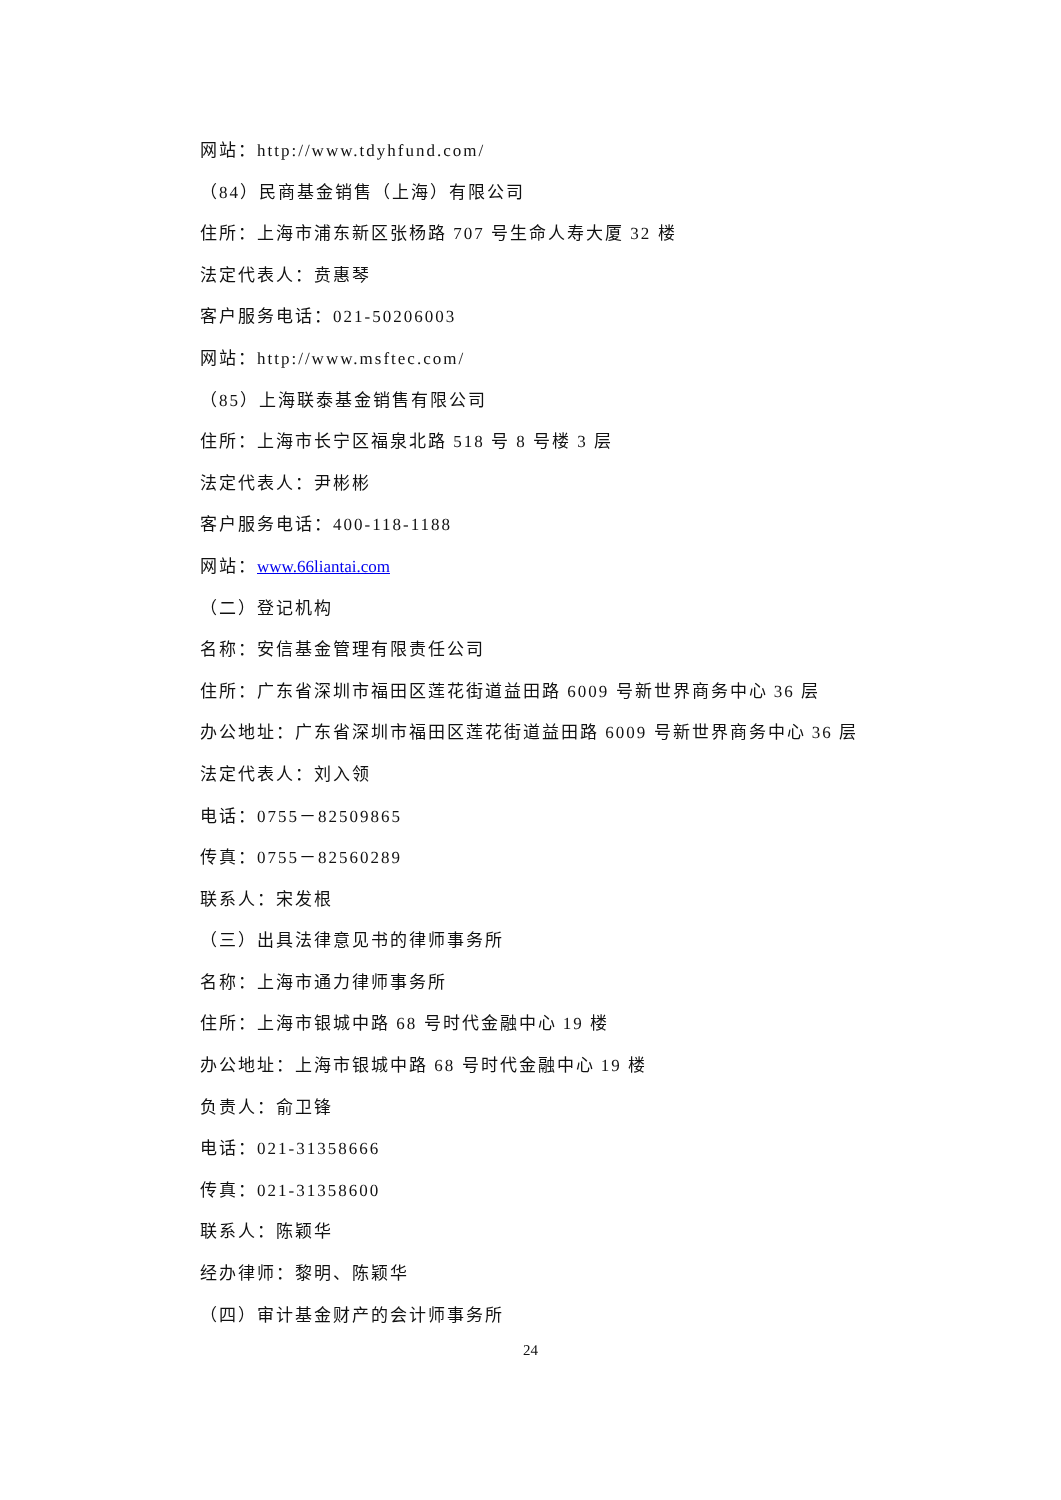网站：http://www.tdyhfund.com/
（84）民商基金销售（上海）有限公司
住所：上海市浦东新区张杨路 707 号生命人寿大厦 32 楼
法定代表人：贲惠琴
客户服务电话：021-50206003
网站：http://www.msftec.com/
（85）上海联泰基金销售有限公司
住所：上海市长宁区福泉北路 518 号 8 号楼 3 层
法定代表人：尹彬彬
客户服务电话：400-118-1188
网站：www.66liantai.com
（二）登记机构
名称：安信基金管理有限责任公司
住所：广东省深圳市福田区莲花街道益田路 6009 号新世界商务中心 36 层
办公地址：广东省深圳市福田区莲花街道益田路 6009 号新世界商务中心 36 层
法定代表人：刘入领
电话：0755－82509865
传真：0755－82560289
联系人：宋发根
（三）出具法律意见书的律师事务所
名称：上海市通力律师事务所
住所：上海市银城中路 68 号时代金融中心 19 楼
办公地址：上海市银城中路 68 号时代金融中心 19 楼
负责人：俞卫锋
电话：021-31358666
传真：021-31358600
联系人：陈颖华
经办律师：黎明、陈颖华
（四）审计基金财产的会计师事务所
24